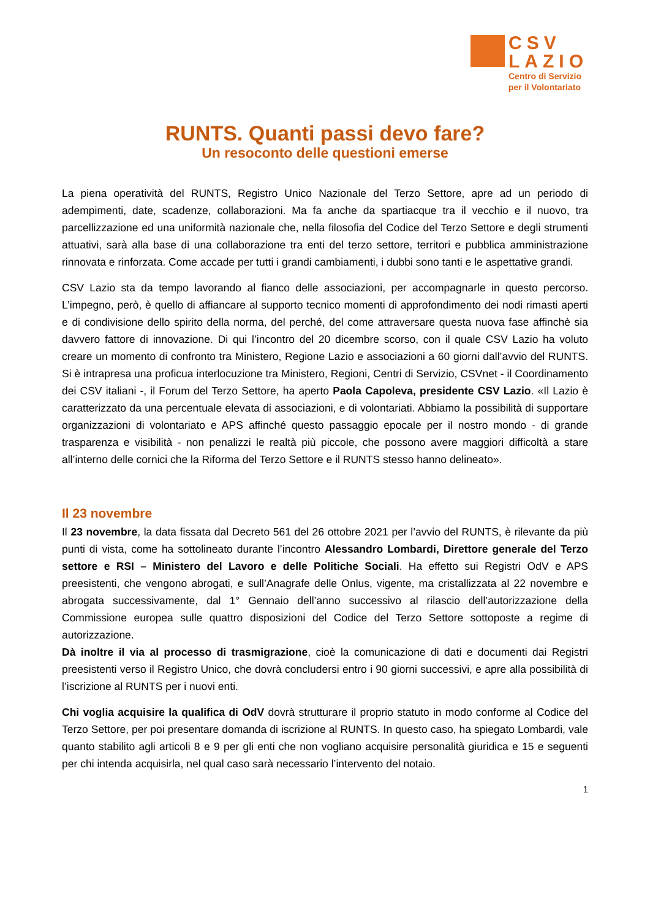CSV
LAZIO
Centro di Servizio
per il Volontariato
RUNTS. Quanti passi devo fare?
Un resoconto delle questioni emerse
La piena operatività del RUNTS, Registro Unico Nazionale del Terzo Settore, apre ad un periodo di adempimenti, date, scadenze, collaborazioni. Ma fa anche da spartiacque tra il vecchio e il nuovo, tra parcellizzazione ed una uniformità nazionale che, nella filosofia del Codice del Terzo Settore e degli strumenti attuativi, sarà alla base di una collaborazione tra enti del terzo settore, territori e pubblica amministrazione rinnovata e rinforzata. Come accade per tutti i grandi cambiamenti, i dubbi sono tanti e le aspettative grandi.
CSV Lazio sta da tempo lavorando al fianco delle associazioni, per accompagnarle in questo percorso. L’impegno, però, è quello di affiancare al supporto tecnico momenti di approfondimento dei nodi rimasti aperti e di condivisione dello spirito della norma, del perché, del come attraversare questa nuova fase affinchè sia davvero fattore di innovazione. Di qui l’incontro del 20 dicembre scorso, con il quale CSV Lazio ha voluto creare un momento di confronto tra Ministero, Regione Lazio e associazioni a 60 giorni dall’avvio del RUNTS. Si è intrapresa una proficua interlocuzione tra Ministero, Regioni, Centri di Servizio, CSVnet - il Coordinamento dei CSV italiani -, il Forum del Terzo Settore, ha aperto Paola Capoleva, presidente CSV Lazio. «Il Lazio è caratterizzato da una percentuale elevata di associazioni, e di volontariati. Abbiamo la possibilità di supportare organizzazioni di volontariato e APS affinché questo passaggio epocale per il nostro mondo - di grande trasparenza e visibilità - non penalizzi le realtà più piccole, che possono avere maggiori difficoltà a stare all’interno delle cornici che la Riforma del Terzo Settore e il RUNTS stesso hanno delineato».
Il 23 novembre
Il 23 novembre, la data fissata dal Decreto 561 del 26 ottobre 2021 per l’avvio del RUNTS, è rilevante da più punti di vista, come ha sottolineato durante l’incontro Alessandro Lombardi, Direttore generale del Terzo settore e RSI – Ministero del Lavoro e delle Politiche Sociali. Ha effetto sui Registri OdV e APS preesistenti, che vengono abrogati, e sull’Anagrafe delle Onlus, vigente, ma cristallizzata al 22 novembre e abrogata successivamente, dal 1° Gennaio dell’anno successivo al rilascio dell’autorizzazione della Commissione europea sulle quattro disposizioni del Codice del Terzo Settore sottoposte a regime di autorizzazione.
Dà inoltre il via al processo di trasmigrazione, cioè la comunicazione di dati e documenti dai Registri preesistenti verso il Registro Unico, che dovrà concludersi entro i 90 giorni successivi, e apre alla possibilità di l’iscrizione al RUNTS per i nuovi enti.
Chi voglia acquisire la qualifica di OdV dovrà strutturare il proprio statuto in modo conforme al Codice del Terzo Settore, per poi presentare domanda di iscrizione al RUNTS. In questo caso, ha spiegato Lombardi, vale quanto stabilito agli articoli 8 e 9 per gli enti che non vogliano acquisire personalità giuridica e 15 e seguenti per chi intenda acquisirla, nel qual caso sarà necessario l’intervento del notaio.
1